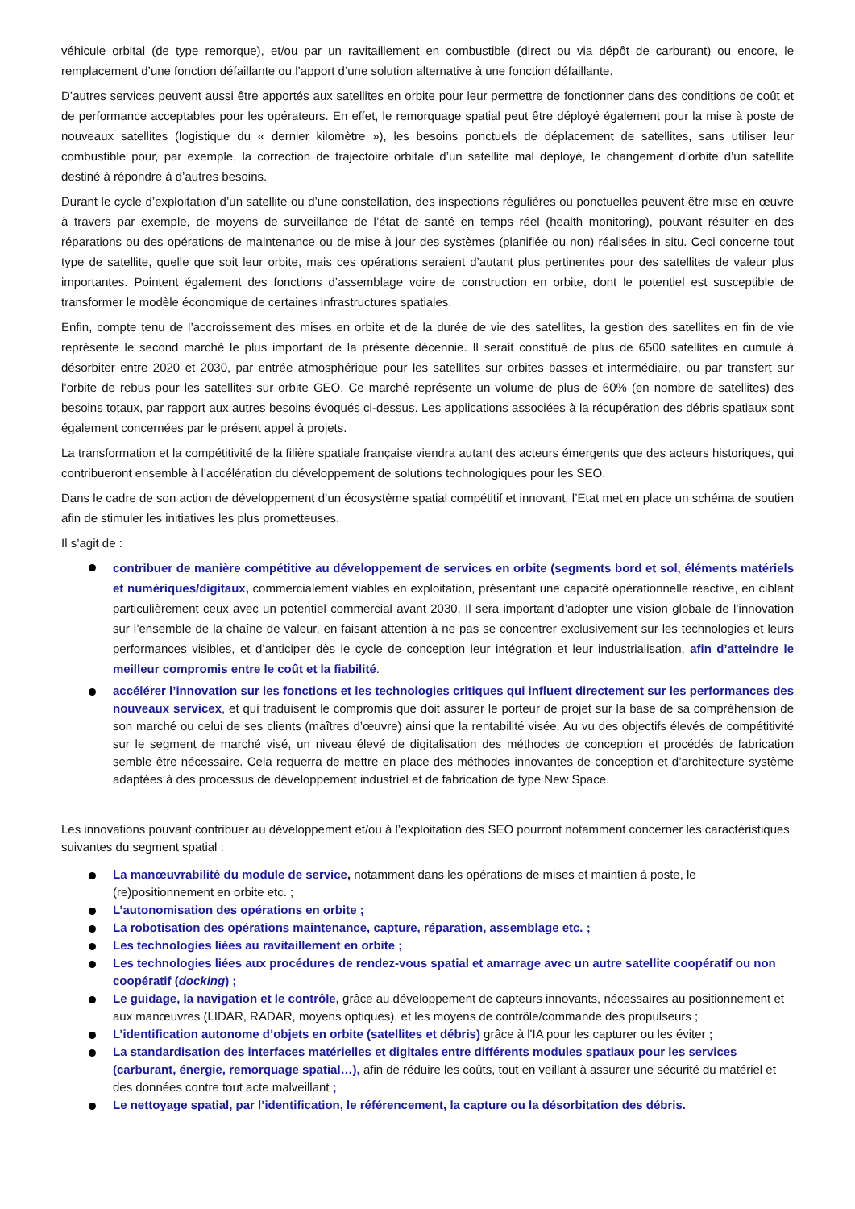véhicule orbital (de type remorque), et/ou par un ravitaillement en combustible (direct ou via dépôt de carburant) ou encore, le remplacement d’une fonction défaillante ou l’apport d’une solution alternative à une fonction défaillante.
D’autres services peuvent aussi être apportés aux satellites en orbite pour leur permettre de fonctionner dans des conditions de coût et de performance acceptables pour les opérateurs. En effet, le remorquage spatial peut être déployé également pour la mise à poste de nouveaux satellites (logistique du « dernier kilomètre »), les besoins ponctuels de déplacement de satellites, sans utiliser leur combustible pour, par exemple, la correction de trajectoire orbitale d’un satellite mal déployé, le changement d’orbite d’un satellite destiné à répondre à d’autres besoins.
Durant le cycle d’exploitation d’un satellite ou d’une constellation, des inspections régulières ou ponctuelles peuvent être mise en œuvre à travers par exemple, de moyens de surveillance de l’état de santé en temps réel (health monitoring), pouvant résulter en des réparations ou des opérations de maintenance ou de mise à jour des systèmes (planifiée ou non) réalisées in situ. Ceci concerne tout type de satellite, quelle que soit leur orbite, mais ces opérations seraient d’autant plus pertinentes pour des satellites de valeur plus importantes. Pointent également des fonctions d’assemblage voire de construction en orbite, dont le potentiel est susceptible de transformer le modèle économique de certaines infrastructures spatiales.
Enfin, compte tenu de l’accroissement des mises en orbite et de la durée de vie des satellites, la gestion des satellites en fin de vie représente le second marché le plus important de la présente décennie. Il serait constitué de plus de 6500 satellites en cumulé à désorbiter entre 2020 et 2030, par entrée atmosphérique pour les satellites sur orbites basses et intermédiaire, ou par transfert sur l’orbite de rebus pour les satellites sur orbite GEO. Ce marché représente un volume de plus de 60% (en nombre de satellites) des besoins totaux, par rapport aux autres besoins évoqués ci-dessus. Les applications associées à la récupération des débris spatiaux sont également concernées par le présent appel à projets.
La transformation et la compétitivité de la filière spatiale française viendra autant des acteurs émergents que des acteurs historiques, qui contribueront ensemble à l’accélération du développement de solutions technologiques pour les SEO.
Dans le cadre de son action de développement d’un écosystème spatial compétitif et innovant, l’Etat met en place un schéma de soutien afin de stimuler les initiatives les plus prometteuses.
Il s’agit de :
contribuer de manière compétitive au développement de services en orbite (segments bord et sol, éléments matériels et numériques/digitaux, commercialement viables en exploitation, présentant une capacité opérationnelle réactive, en ciblant particulièrement ceux avec un potentiel commercial avant 2030. Il sera important d’adopter une vision globale de l’innovation sur l’ensemble de la chaîne de valeur, en faisant attention à ne pas se concentrer exclusivement sur les technologies et leurs performances visibles, et d’anticiper dès le cycle de conception leur intégration et leur industrialisation, afin d’atteindre le meilleur compromis entre le coût et la fiabilité.
accélérer l’innovation sur les fonctions et les technologies critiques qui influent directement sur les performances des nouveaux servicex, et qui traduisent le compromis que doit assurer le porteur de projet sur la base de sa compréhension de son marché ou celui de ses clients (maîtres d’œuvre) ainsi que la rentabilité visée. Au vu des objectifs élevés de compétitivité sur le segment de marché visé, un niveau élevé de digitalisation des méthodes de conception et procédés de fabrication semble être nécessaire. Cela requerra de mettre en place des méthodes innovantes de conception et d’architecture système adaptées à des processus de développement industriel et de fabrication de type New Space.
Les innovations pouvant contribuer au développement et/ou à l’exploitation des SEO pourront notamment concerner les caractéristiques suivantes du segment spatial :
La manœuvrabilité du module de service, notamment dans les opérations de mises et maintien à poste, le (re)positionnement en orbite etc. ;
L’autonomisation des opérations en orbite ;
La robotisation des opérations maintenance, capture, réparation, assemblage etc. ;
Les technologies liées au ravitaillement en orbite ;
Les technologies liées aux procédures de rendez-vous spatial et amarrage avec un autre satellite coopératif ou non coopératif (docking) ;
Le guidage, la navigation et le contrôle, grâce au développement de capteurs innovants, nécessaires au positionnement et aux manœuvres (LIDAR, RADAR, moyens optiques), et les moyens de contrôle/commande des propulseurs ;
L’identification autonome d’objets en orbite (satellites et débris) grâce à l'IA pour les capturer ou les éviter ;
La standardisation des interfaces matérielles et digitales entre différents modules spatiaux pour les services (carburant, énergie, remorquage spatial…), afin de réduire les coûts, tout en veillant à assurer une sécurité du matériel et des données contre tout acte malveillant ;
Le nettoyage spatial, par l’identification, le référencement, la capture ou la désorbitation des débris.